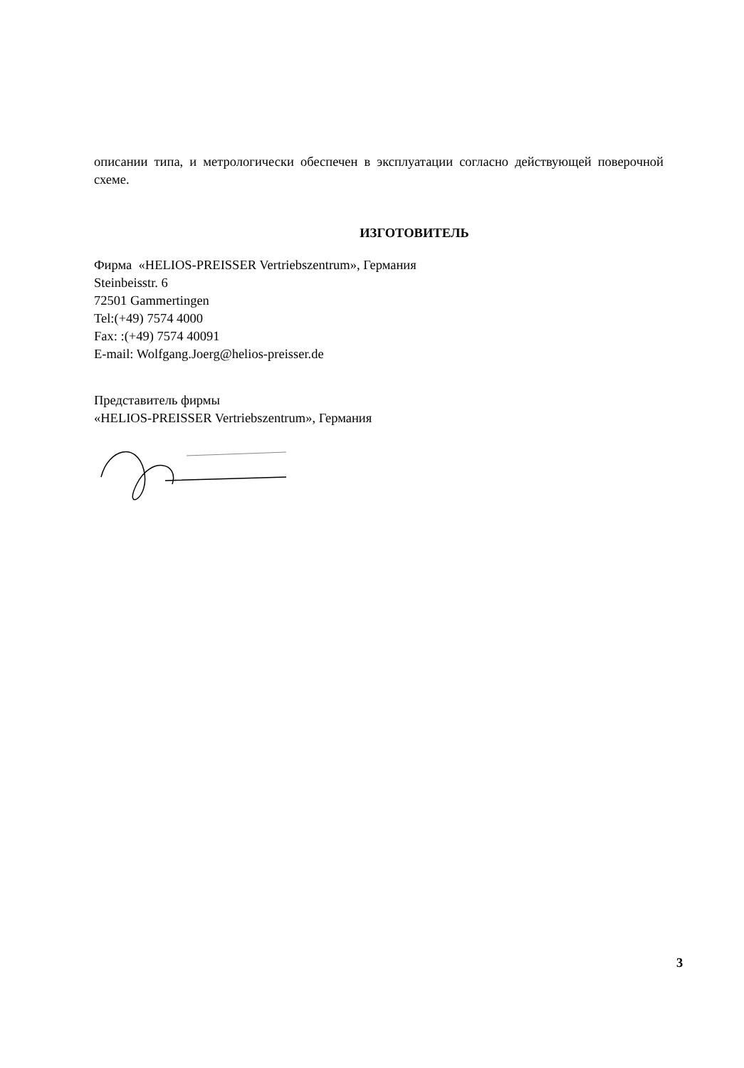описании типа, и метрологически обеспечен в эксплуатации согласно действующей поверочной схеме.
ИЗГОТОВИТЕЛЬ
Фирма «HELIOS-PREISSER Vertriebszentrum», Германия
Steinbeisstr. 6
72501 Gammertingen
Tel:(+49) 7574 4000
Fax: :(+49) 7574 40091
E-mail: Wolfgang.Joerg@helios-preisser.de
Представитель фирмы
«HELIOS-PREISSER Vertriebszentrum», Германия
3